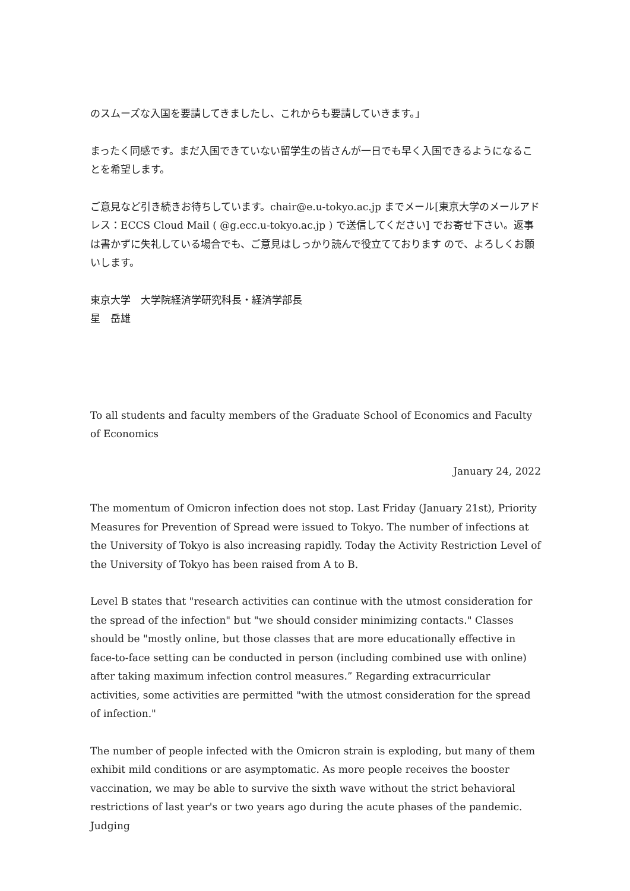のスムーズな入国を要請してきましたし、これからも要請していきます。」
まったく同感です。まだ入国できていない留学生の皆さんが一日でも早く入国できるようになることを希望します。
ご意見など引き続きお待ちしています。chair@e.u-tokyo.ac.jp までメール[東京大学のメールアドレス：ECCS Cloud Mail ( @g.ecc.u-tokyo.ac.jp ) で送信してください] でお寄せ下さい。返事は書かずに失礼している場合でも、ご意見はしっかり読んで役立てております ので、よろしくお願いします。
東京大学　大学院経済学研究科長・経済学部長
星　岳雄
To all students and faculty members of the Graduate School of Economics and Faculty of Economics
January 24, 2022
The momentum of Omicron infection does not stop. Last Friday (January 21st), Priority Measures for Prevention of Spread were issued to Tokyo. The number of infections at the University of Tokyo is also increasing rapidly. Today the Activity Restriction Level of the University of Tokyo has been raised from A to B.
Level B states that "research activities can continue with the utmost consideration for the spread of the infection" but "we should consider minimizing contacts." Classes should be "mostly online, but those classes that are more educationally effective in face-to-face setting can be conducted in person (including combined use with online) after taking maximum infection control measures.” Regarding extracurricular activities, some activities are permitted "with the utmost consideration for the spread of infection."
The number of people infected with the Omicron strain is exploding, but many of them exhibit mild conditions or are asymptomatic. As more people receives the booster vaccination, we may be able to survive the sixth wave without the strict behavioral restrictions of last year's or two years ago during the acute phases of the pandemic. Judging